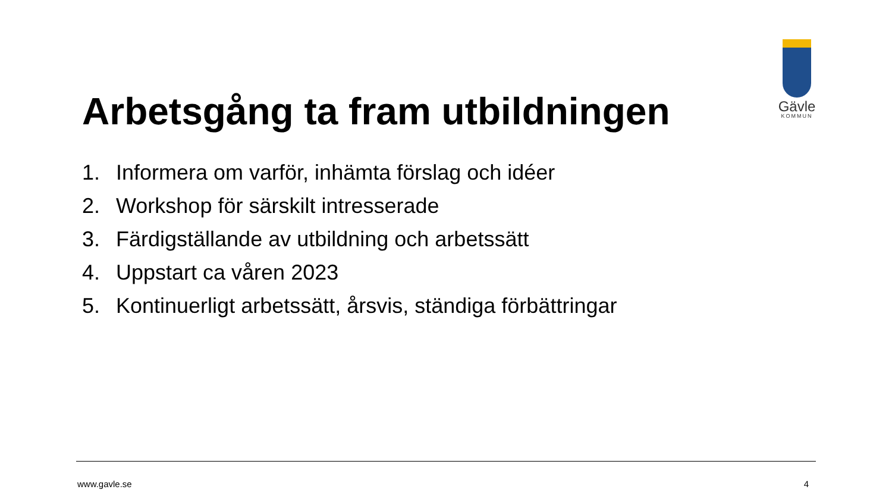Gävle
KOMMUN
Arbetsgång ta fram utbildningen
1. Informera om varför, inhämta förslag och idéer
2. Workshop för särskilt intresserade
3. Färdigställande av utbildning och arbetssätt
4. Uppstart ca våren 2023
5. Kontinuerligt arbetssätt, årsvis, ständiga förbättringar
www.gavle.se 4